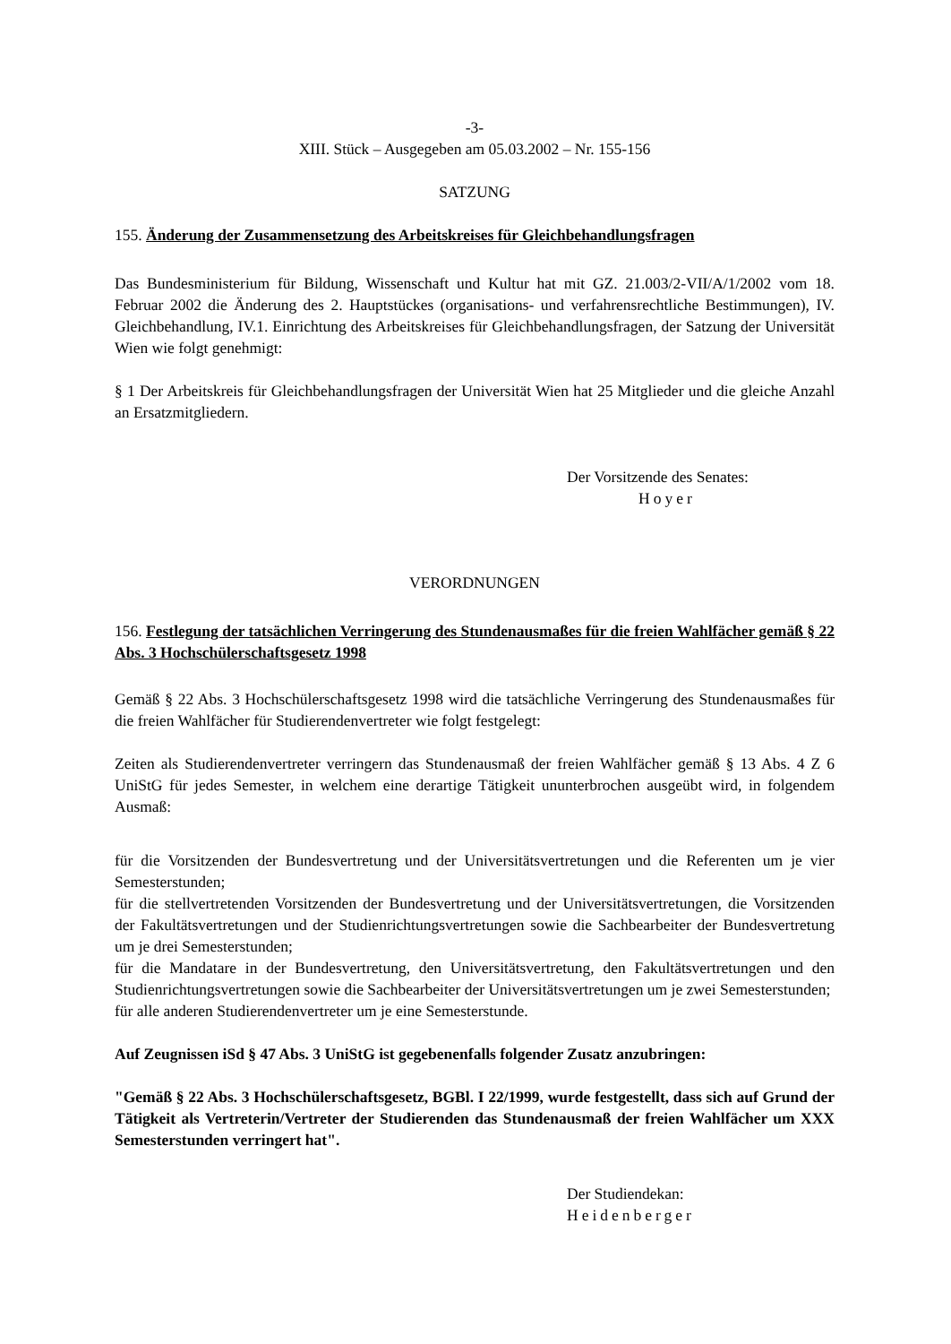-3-
XIII. Stück – Ausgegeben am 05.03.2002 – Nr. 155-156
SATZUNG
155. Änderung der Zusammensetzung des Arbeitskreises für Gleichbehandlungsfragen
Das Bundesministerium für Bildung, Wissenschaft und Kultur hat mit GZ. 21.003/2-VII/A/1/2002 vom 18. Februar 2002 die Änderung des 2. Hauptstückes (organisations- und verfahrensrechtliche Bestimmungen), IV. Gleichbehandlung, IV.1. Einrichtung des Arbeitskreises für Gleichbehandlungsfragen, der Satzung der Universität Wien wie folgt genehmigt:
§ 1 Der Arbeitskreis für Gleichbehandlungsfragen der Universität Wien hat 25 Mitglieder und die gleiche Anzahl an Ersatzmitgliedern.
Der Vorsitzende des Senates:
Hoyer
VERORDNUNGEN
156. Festlegung der tatsächlichen Verringerung des Stundenausmaßes für die freien Wahlfächer gemäß § 22 Abs. 3 Hochschülerschaftsgesetz 1998
Gemäß § 22 Abs. 3 Hochschülerschaftsgesetz 1998 wird die tatsächliche Verringerung des Stundenausmaßes für die freien Wahlfächer für Studierendenvertreter wie folgt festgelegt:
Zeiten als Studierendenvertreter verringern das Stundenausmaß der freien Wahlfächer gemäß § 13 Abs. 4 Z 6 UniStG für jedes Semester, in welchem eine derartige Tätigkeit ununterbrochen ausgeübt wird, in folgendem Ausmaß:
für die Vorsitzenden der Bundesvertretung und der Universitätsvertretungen und die Referenten um je vier Semesterstunden;
für die stellvertretenden Vorsitzenden der Bundesvertretung und der Universitätsvertretungen, die Vorsitzenden der Fakultätsvertretungen und der Studienrichtungsvertretungen sowie die Sachbearbeiter der Bundesvertretung um je drei Semesterstunden;
für die Mandatare in der Bundesvertretung, den Universitätsvertretung, den Fakultätsvertretungen und den Studienrichtungsvertretungen sowie die Sachbearbeiter der Universitätsvertretungen um je zwei Semesterstunden;
für alle anderen Studierendenvertreter um je eine Semesterstunde.
Auf Zeugnissen iSd § 47 Abs. 3 UniStG ist gegebenenfalls folgender Zusatz anzubringen:
"Gemäß § 22 Abs. 3 Hochschülerschaftsgesetz, BGBl. I 22/1999, wurde festgestellt, dass sich auf Grund der Tätigkeit als Vertreterin/Vertreter der Studierenden das Stundenausmaß der freien Wahlfächer um XXX Semesterstunden verringert hat".
Der Studiendekan:
Heidenberger